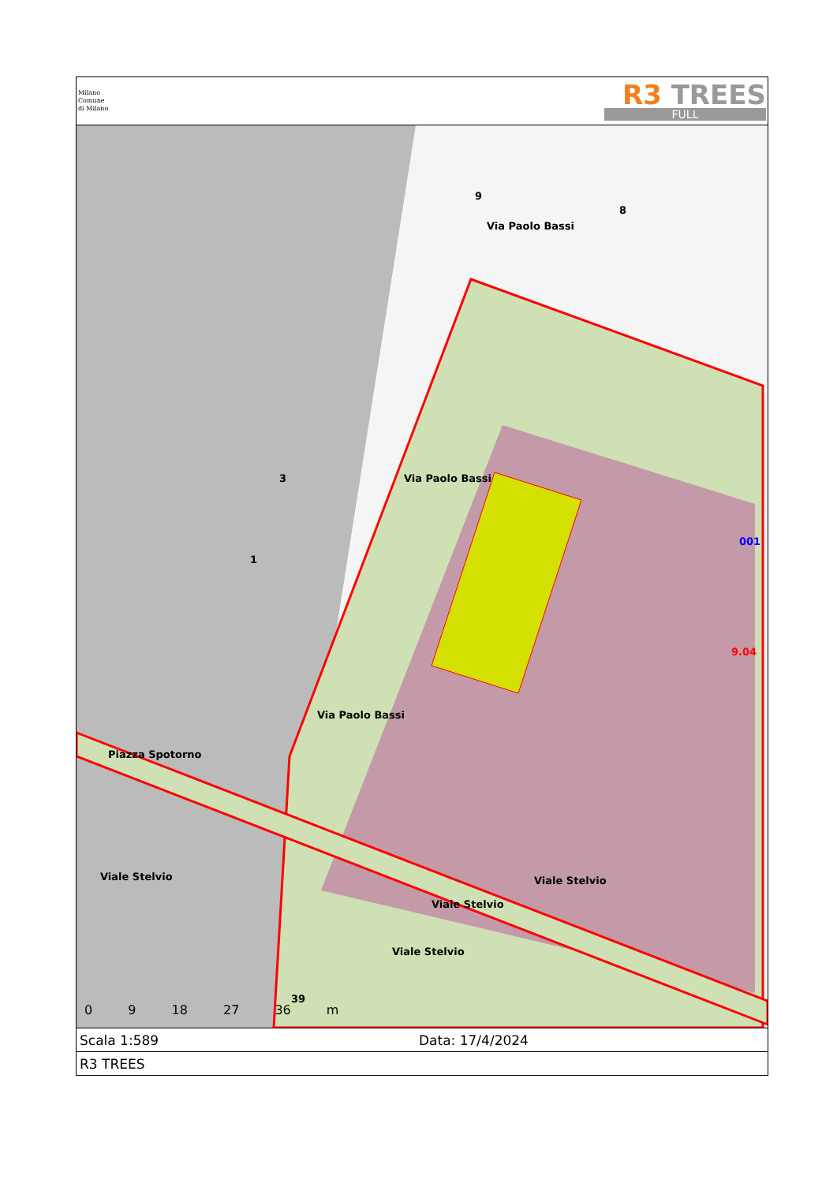Milano
Comune
di Milano
R3 TREES
FULL
9
8
3
1
Via Paolo Bassi
Via Paolo Bassi
Via Paolo Bassi
Piazza Spotorno
Viale Stelvio Viale Stelvio
Viale Stelvio
Viale Stelvio
39
001
9.04
0 9 18 27 36 m
Scala 1:589 Data: 17/4/2024
R3 TREES